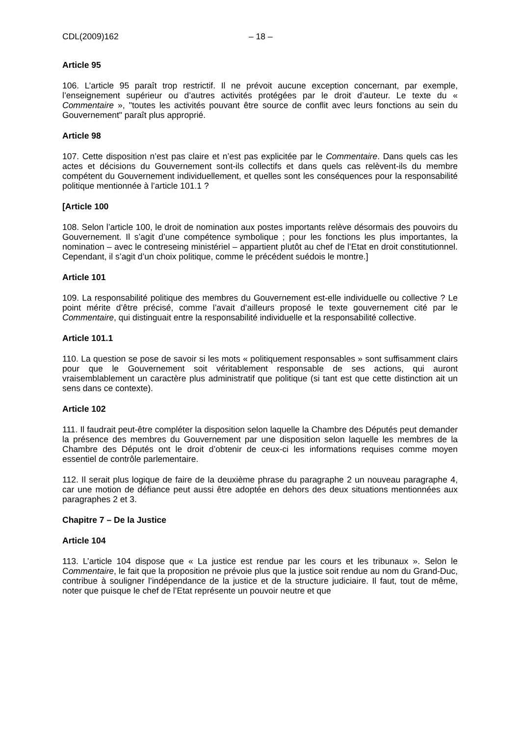CDL(2009)162 – 18 –
Article 95
106. L’article 95 paraît trop restrictif. Il ne prévoit aucune exception concernant, par exemple, l’enseignement supérieur ou d’autres activités protégées par le droit d’auteur. Le texte du « Commentaire », "toutes les activités pouvant être source de conflit avec leurs fonctions au sein du Gouvernement" paraît plus approprié.
Article 98
107. Cette disposition n’est pas claire et n’est pas explicitée par le Commentaire. Dans quels cas les actes et décisions du Gouvernement sont-ils collectifs et dans quels cas relèvent-ils du membre compétent du Gouvernement individuellement, et quelles sont les conséquences pour la responsabilité politique mentionnée à l’article 101.1 ?
[Article 100
108. Selon l’article 100, le droit de nomination aux postes importants relève désormais des pouvoirs du Gouvernement. Il s’agit d’une compétence symbolique ; pour les fonctions les plus importantes, la nomination – avec le contreseing ministériel – appartient plutôt au chef de l’Etat en droit constitutionnel. Cependant, il s’agit d’un choix politique, comme le précédent suédois le montre.]
Article 101
109. La responsabilité politique des membres du Gouvernement est-elle individuelle ou collective ? Le point mérite d’être précisé, comme l’avait d’ailleurs proposé le texte gouvernement cité par le Commentaire, qui distinguait entre la responsabilité individuelle et la responsabilité collective.
Article 101.1
110. La question se pose de savoir si les mots « politiquement responsables » sont suffisamment clairs pour que le Gouvernement soit véritablement responsable de ses actions, qui auront vraisemblablement un caractère plus administratif que politique (si tant est que cette distinction ait un sens dans ce contexte).
Article 102
111. Il faudrait peut-être compléter la disposition selon laquelle la Chambre des Députés peut demander la présence des membres du Gouvernement par une disposition selon laquelle les membres de la Chambre des Députés ont le droit d’obtenir de ceux-ci les informations requises comme moyen essentiel de contrôle parlementaire.
112. Il serait plus logique de faire de la deuxième phrase du paragraphe 2 un nouveau paragraphe 4, car une motion de défiance peut aussi être adoptée en dehors des deux situations mentionnées aux paragraphes 2 et 3.
Chapitre 7 – De la Justice
Article 104
113. L’article 104 dispose que « La justice est rendue par les cours et les tribunaux ». Selon le Commentaire, le fait que la proposition ne prévoie plus que la justice soit rendue au nom du Grand-Duc, contribue à souligner l’indépendance de la justice et de la structure judiciaire. Il faut, tout de même, noter que puisque le chef de l’Etat représente un pouvoir neutre et que